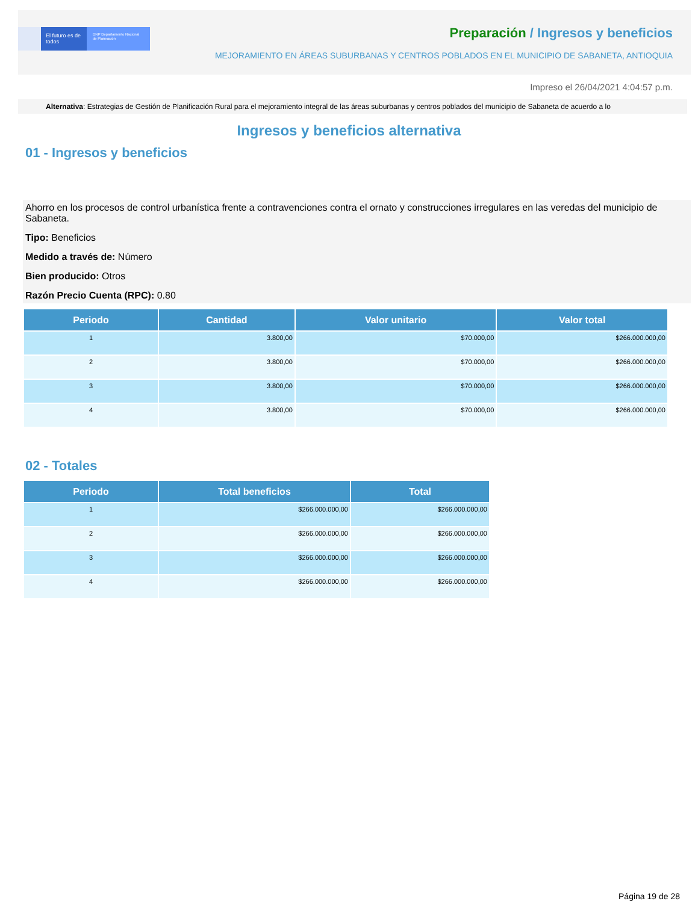El futuro es de todos
DNP Departamento Nacional de Planeación
Preparación / Ingresos y beneficios
MEJORAMIENTO EN ÁREAS SUBURBANAS Y CENTROS POBLADOS EN EL MUNICIPIO DE SABANETA, ANTIOQUIA
Impreso el 26/04/2021 4:04:57 p.m.
Alternativa: Estrategias de Gestión de Planificación Rural para el mejoramiento integral de las áreas suburbanas y centros poblados del municipio de Sabaneta de acuerdo a lo
Ingresos y beneficios alternativa
01 - Ingresos y beneficios
Ahorro en los procesos de control urbanística frente a contravenciones contra el ornato y construcciones irregulares en las veredas del municipio de Sabaneta.
Tipo: Beneficios
Medido a través de: Número
Bien producido: Otros
Razón Precio Cuenta (RPC): 0.80
| Periodo | Cantidad | Valor unitario | Valor total |
| --- | --- | --- | --- |
| 1 | 3.800,00 | $70.000,00 | $266.000.000,00 |
| 2 | 3.800,00 | $70.000,00 | $266.000.000,00 |
| 3 | 3.800,00 | $70.000,00 | $266.000.000,00 |
| 4 | 3.800,00 | $70.000,00 | $266.000.000,00 |
02 - Totales
| Periodo | Total beneficios | Total |
| --- | --- | --- |
| 1 | $266.000.000,00 | $266.000.000,00 |
| 2 | $266.000.000,00 | $266.000.000,00 |
| 3 | $266.000.000,00 | $266.000.000,00 |
| 4 | $266.000.000,00 | $266.000.000,00 |
Página 19 de 28